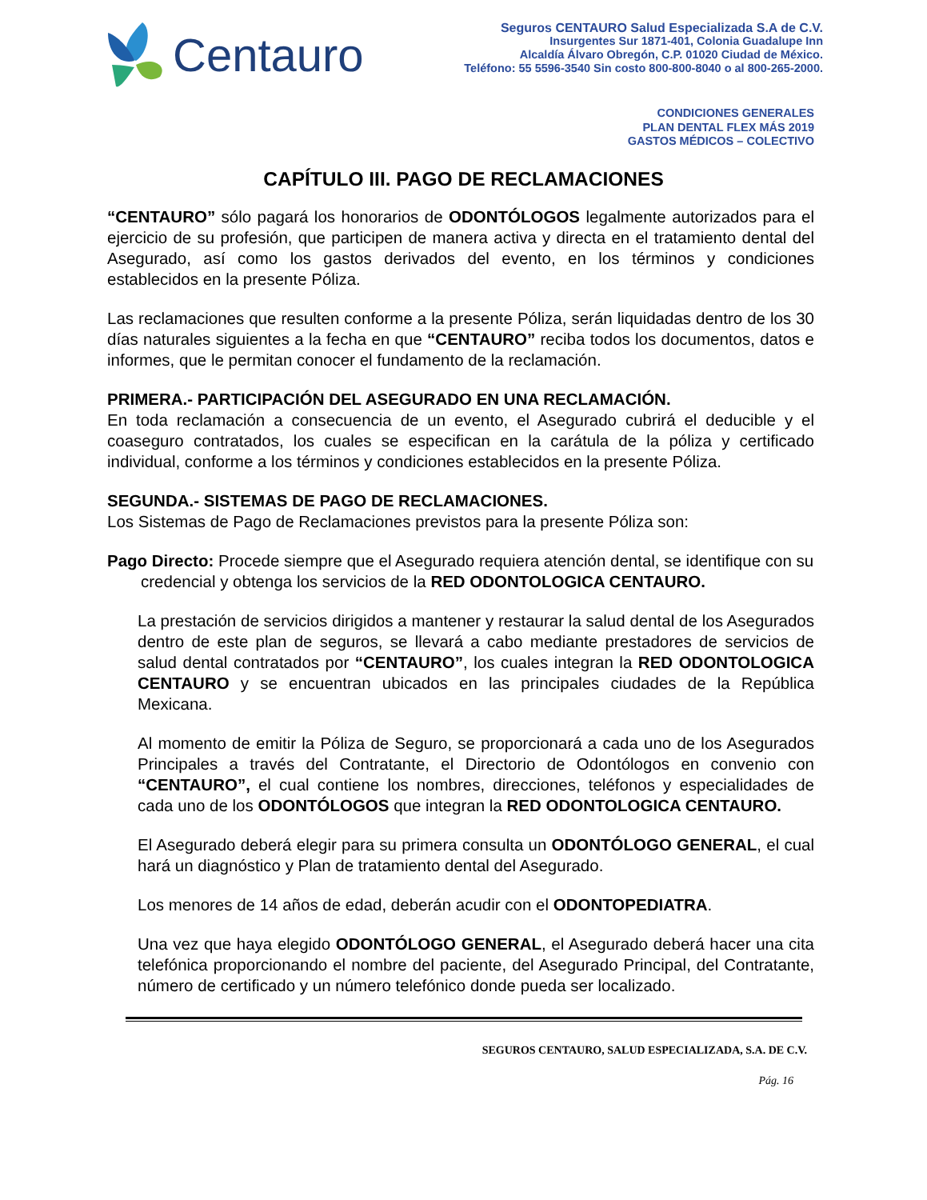Centauro
Seguros CENTAURO Salud Especializada S.A de C.V.
Insurgentes Sur 1871-401, Colonia Guadalupe Inn
Alcaldía Álvaro Obregón, C.P. 01020 Ciudad de México.
Teléfono: 55 5596-3540 Sin costo 800-800-8040 o al 800-265-2000.
CONDICIONES GENERALES
PLAN DENTAL FLEX MÁS 2019
GASTOS MÉDICOS – COLECTIVO
CAPÍTULO III. PAGO DE RECLAMACIONES
“CENTAURO” sólo pagará los honorarios de ODONTÓLOGOS legalmente autorizados para el ejercicio de su profesión, que participen de manera activa y directa en el tratamiento dental del Asegurado, así como los gastos derivados del evento, en los términos y condiciones establecidos en la presente Póliza.
Las reclamaciones que resulten conforme a la presente Póliza, serán liquidadas dentro de los 30 días naturales siguientes a la fecha en que “CENTAURO” reciba todos los documentos, datos e informes, que le permitan conocer el fundamento de la reclamación.
PRIMERA.- PARTICIPACIÓN DEL ASEGURADO EN UNA RECLAMACIÓN.
En toda reclamación a consecuencia de un evento, el Asegurado cubrirá el deducible y el coaseguro contratados, los cuales se especifican en la carátula de la póliza y certificado individual, conforme a los términos y condiciones establecidos en la presente Póliza.
SEGUNDA.- SISTEMAS DE PAGO DE RECLAMACIONES.
Los Sistemas de Pago de Reclamaciones previstos para la presente Póliza son:
Pago Directo: Procede siempre que el Asegurado requiera atención dental, se identifique con su credencial y obtenga los servicios de la RED ODONTOLOGICA CENTAURO.
La prestación de servicios dirigidos a mantener y restaurar la salud dental de los Asegurados dentro de este plan de seguros, se llevará a cabo mediante prestadores de servicios de salud dental contratados por “CENTAURO”, los cuales integran la RED ODONTOLOGICA CENTAURO y se encuentran ubicados en las principales ciudades de la República Mexicana.
Al momento de emitir la Póliza de Seguro, se proporcionará a cada uno de los Asegurados Principales a través del Contratante, el Directorio de Odontólogos en convenio con “CENTAURO”, el cual contiene los nombres, direcciones, teléfonos y especialidades de cada uno de los ODONTÓLOGOS que integran la RED ODONTOLOGICA CENTAURO.
El Asegurado deberá elegir para su primera consulta un ODONTÓLOGO GENERAL, el cual hará un diagnóstico y Plan de tratamiento dental del Asegurado.
Los menores de 14 años de edad, deberán acudir con el ODONTOPEDIATRA.
Una vez que haya elegido ODONTÓLOGO GENERAL, el Asegurado deberá hacer una cita telefónica proporcionando el nombre del paciente, del Asegurado Principal, del Contratante, número de certificado y un número telefónico donde pueda ser localizado.
SEGUROS CENTAURO, SALUD ESPECIALIZADA, S.A. DE C.V.
Pág. 16